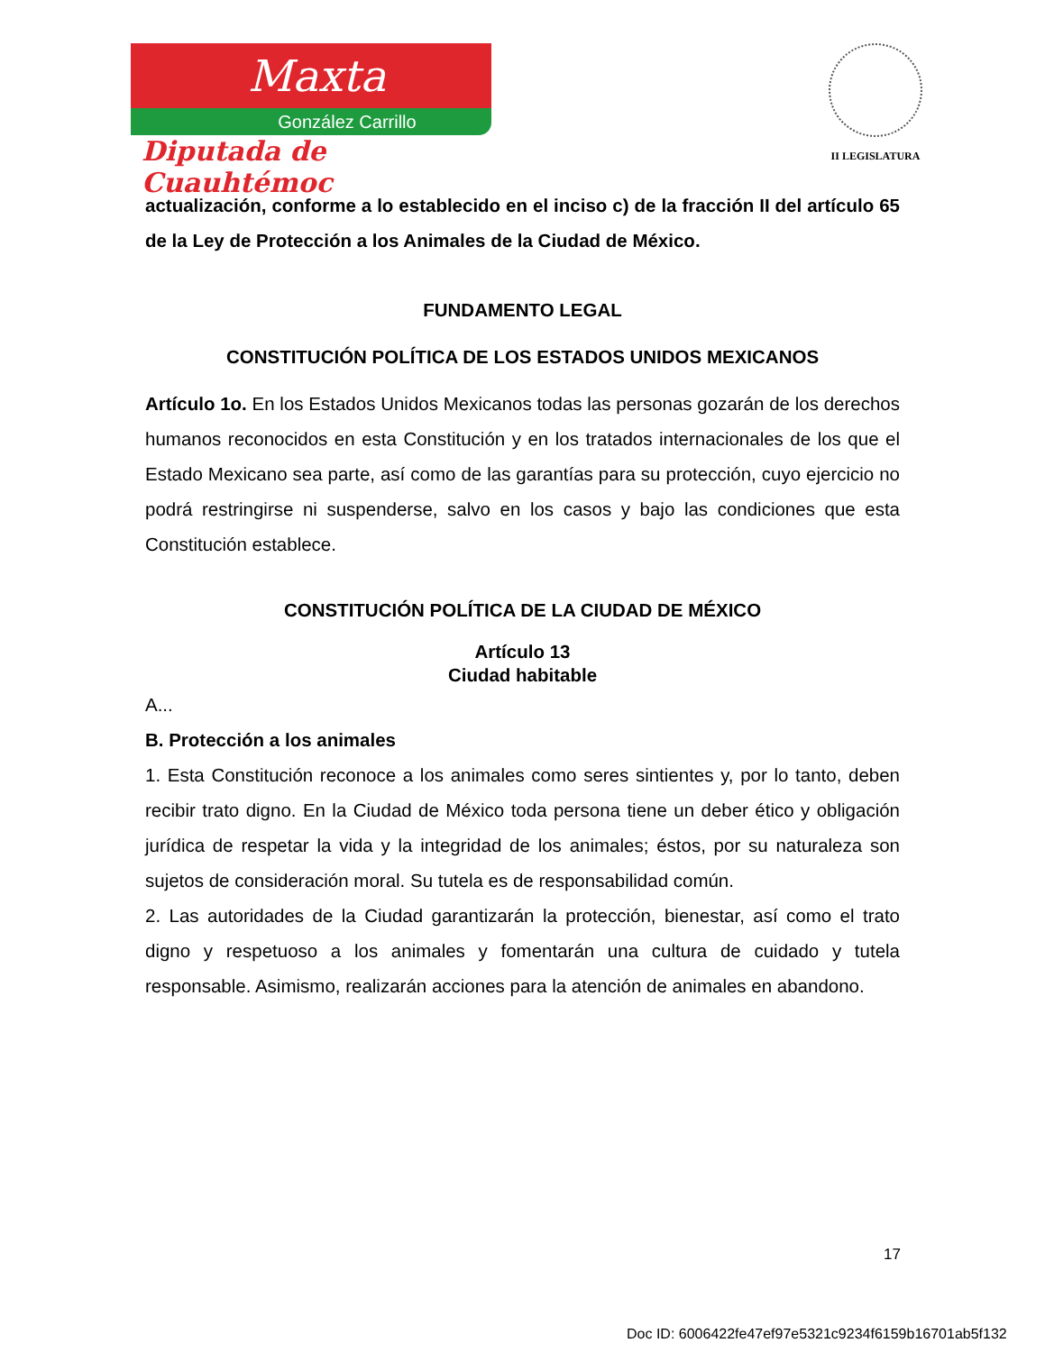Maxta
González Carrillo
Diputada de Cuauhtémoc
II LEGISLATURA
actualización, conforme a lo establecido en el inciso c) de la fracción II del artículo 65 de la Ley de Protección a los Animales de la Ciudad de México.
FUNDAMENTO LEGAL
CONSTITUCIÓN POLÍTICA DE LOS ESTADOS UNIDOS MEXICANOS
Artículo 1o. En los Estados Unidos Mexicanos todas las personas gozarán de los derechos humanos reconocidos en esta Constitución y en los tratados internacionales de los que el Estado Mexicano sea parte, así como de las garantías para su protección, cuyo ejercicio no podrá restringirse ni suspenderse, salvo en los casos y bajo las condiciones que esta Constitución establece.
CONSTITUCIÓN POLÍTICA DE LA CIUDAD DE MÉXICO
Artículo 13
Ciudad habitable
A...
B. Protección a los animales
1. Esta Constitución reconoce a los animales como seres sintientes y, por lo tanto, deben recibir trato digno. En la Ciudad de México toda persona tiene un deber ético y obligación jurídica de respetar la vida y la integridad de los animales; éstos, por su naturaleza son sujetos de consideración moral. Su tutela es de responsabilidad común.
2. Las autoridades de la Ciudad garantizarán la protección, bienestar, así como el trato digno y respetuoso a los animales y fomentarán una cultura de cuidado y tutela responsable. Asimismo, realizarán acciones para la atención de animales en abandono.
17
Doc ID: 6006422fe47ef97e5321c9234f6159b16701ab5f132